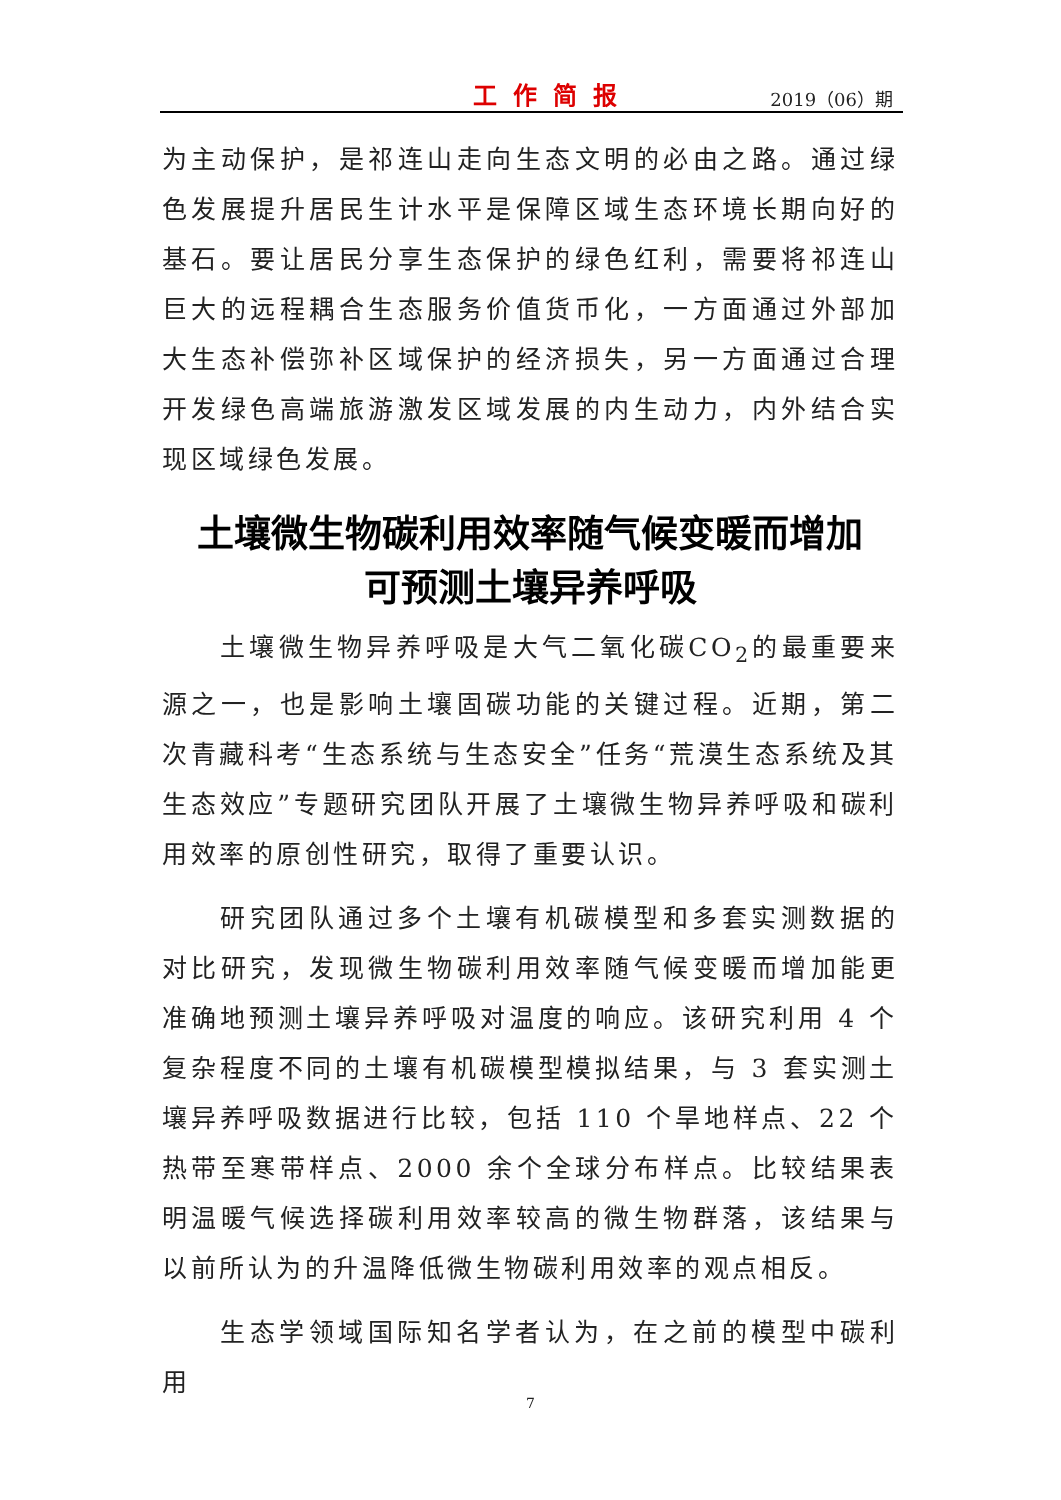工作简报 2019（06）期
为主动保护，是祁连山走向生态文明的必由之路。通过绿色发展提升居民生计水平是保障区域生态环境长期向好的基石。要让居民分享生态保护的绿色红利，需要将祁连山巨大的远程耦合生态服务价值货币化，一方面通过外部加大生态补偿弥补区域保护的经济损失，另一方面通过合理开发绿色高端旅游激发区域发展的内生动力，内外结合实现区域绿色发展。
土壤微生物碳利用效率随气候变暖而增加
可预测土壤异养呼吸
土壤微生物异养呼吸是大气二氧化碳CO<sub>2</sub>的最重要来源之一，也是影响土壤固碳功能的关键过程。近期，第二次青藏科考“生态系统与生态安全”任务“荒漠生态系统及其生态效应”专题研究团队开展了土壤微生物异养呼吸和碳利用效率的原创性研究，取得了重要认识。
研究团队通过多个土壤有机碳模型和多套实测数据的对比研究，发现微生物碳利用效率随气候变暖而增加能更准确地预测土壤异养呼吸对温度的响应。该研究利用 4 个复杂程度不同的土壤有机碳模型模拟结果，与 3 套实测土壤异养呼吸数据进行比较，包括 110 个旱地样点、22 个热带至寒带样点、2000 余个全球分布样点。比较结果表明温暖气候选择碳利用效率较高的微生物群落，该结果与以前所认为的升温降低微生物碳利用效率的观点相反。
生态学领域国际知名学者认为，在之前的模型中碳利用
7